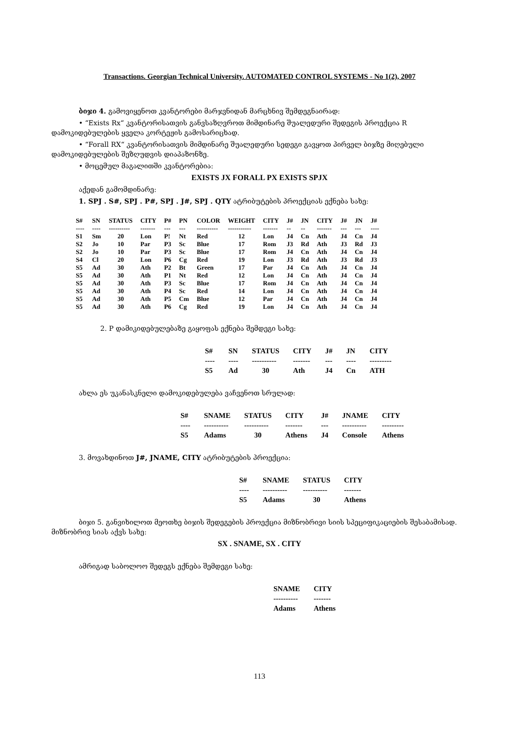Transactions. Georgian Technical University. AUTOMATED CONTROL SYSTEMS - No 1(2), 2007
ბიჯი 4. გამოვიყენოთ კვანტორები მარჯვნიდან მარცხნივ შემდეგნაირად:
• “Exists Rx“ კვანტორისათვის განვსაზღვროთ მიმდინარე შუალედური შედეგის პროექცია R დამოკიდებულების ყველა კორტეჟის გამოსარიცხად.
• “Forall RX“ კვანტორისათვის მიმდინარე შუალედური სედეგი გავყოთ პირველ ბიჯზე მიღებული დამოკიდებულების შეზღუდვის დიაპაზონზე.
• მოცემულ მაგალითში კვანტორებია:
EXISTS JX FORALL PX EXISTS SPJX
აქედან გამომდინარე:
1. SPJ . S#, SPJ . P#, SPJ . J#, SPJ . QTY ატრიბუტების პროექციას ექნება სახე:
| S# | SN | STATUS | CITY | P# | PN | COLOR | WEIGHT | CITY | J# | JN | CITY | J# | JN | J# |
| --- | --- | --- | --- | --- | --- | --- | --- | --- | --- | --- | --- | --- | --- | --- |
| ---- | ---- | ---------- | ------- | --- | --- | ---------- | ----------- | ------- | -- | -- | ------- | --- | --- | ---- |
| S1 | Sm | 20 | Lon | P! | Nt | Red | 12 | Lon | J4 | Cn | Ath | J4 | Cn | J4 |
| S2 | Jo | 10 | Par | P3 | Sc | Blue | 17 | Rom | J3 | Rd | Ath | J3 | Rd | J3 |
| S2 | Jo | 10 | Par | P3 | Sc | Blue | 17 | Rom | J4 | Cn | Ath | J4 | Cn | J4 |
| S4 | Cl | 20 | Lon | P6 | Cg | Red | 19 | Lon | J3 | Rd | Ath | J3 | Rd | J3 |
| S5 | Ad | 30 | Ath | P2 | Bt | Green | 17 | Par | J4 | Cn | Ath | J4 | Cn | J4 |
| S5 | Ad | 30 | Ath | P1 | Nt | Red | 12 | Lon | J4 | Cn | Ath | J4 | Cn | J4 |
| S5 | Ad | 30 | Ath | P3 | Sc | Blue | 17 | Rom | J4 | Cn | Ath | J4 | Cn | J4 |
| S5 | Ad | 30 | Ath | P4 | Sc | Red | 14 | Lon | J4 | Cn | Ath | J4 | Cn | J4 |
| S5 | Ad | 30 | Ath | P5 | Cm | Blue | 12 | Par | J4 | Cn | Ath | J4 | Cn | J4 |
| S5 | Ad | 30 | Ath | P6 | Cg | Red | 19 | Lon | J4 | Cn | Ath | J4 | Cn | J4 |
2. P დამიკიდებულებაზე გაყოფას ექნება შემდეგი სახე:
| S# | SN | STATUS | CITY | J# | JN | CITY |
| --- | --- | --- | --- | --- | --- | --- |
| ---- | ---- | ---------- | ------- | --- | ---- | --------- |
| S5 | Ad | 30 | Ath | J4 | Cn | ATH |
ახლა ეს უკანასკნელი დამოკიდებულება ვაჩვენოთ სრულად:
| S# | SNAME | STATUS | CITY | J# | JNAME | CITY |
| --- | --- | --- | --- | --- | --- | --- |
| ---- | ---------- | ---------- | ------- | --- | ---------- | --------- |
| S5 | Adams | 30 | Athens | J4 | Console | Athens |
3. მოვახდინოთ J#, JNAME, CITY ატრიბუტების პროექცია:
| S# | SNAME | STATUS | CITY |
| --- | --- | --- | --- |
| ---- | ---------- | ---------- | ------- |
| S5 | Adams | 30 | Athens |
ბიჯი 5. განვიხილოთ მეოთხე ბიჯის შედეგების პროექცია მიზნობრივი სიის სპეციფიკაციების შესაბამისად. მიზნობრივ სიას აქვს სახე:
SX . SNAME, SX . CITY
ამრიგად საბოლოო შედეგს ექნება შემდეგი სახე:
| SNAME | CITY |
| --- | --- |
| ---------- | ------- |
| Adams | Athens |
113